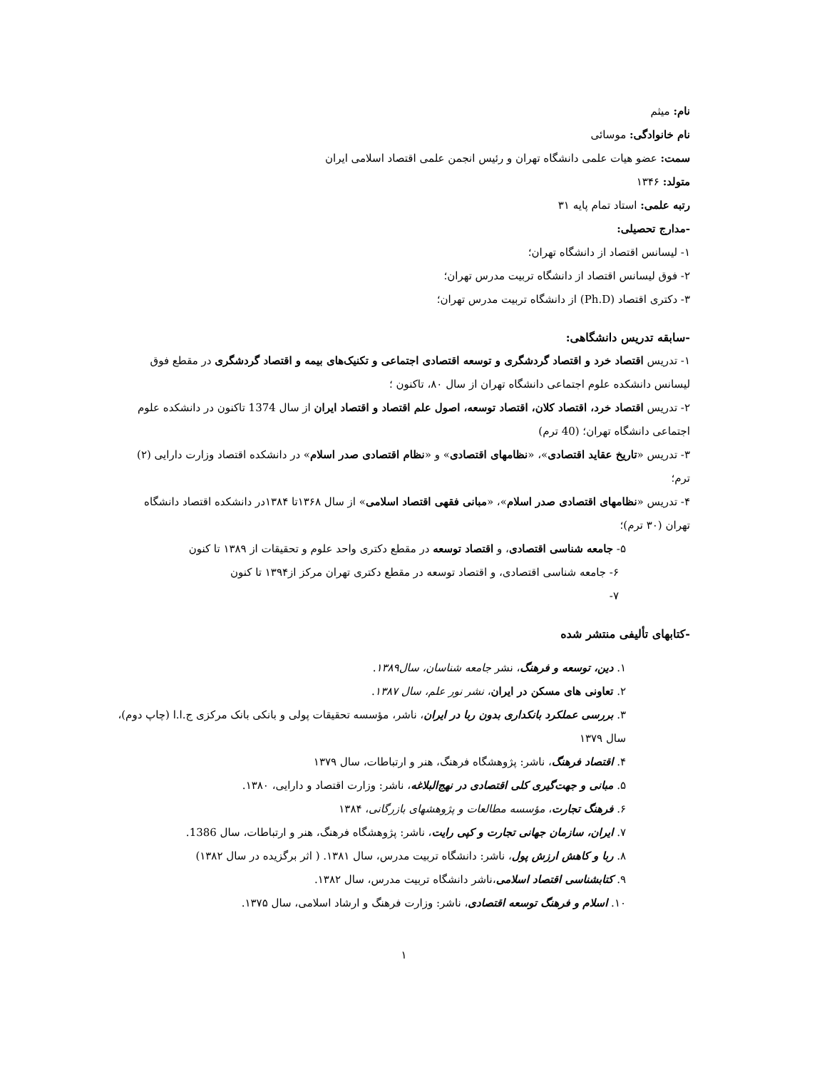نام: میثم
نام خانوادگی: موسائی
سمت: عضو هیات علمی دانشگاه تهران و رئیس انجمن علمی اقتصاد اسلامی ایران
متولد: ۱۳۴۶
رتبه علمی: استاد تمام پایه ۳۱
-مدارج تحصیلی:
۱- لیسانس اقتصاد از دانشگاه تهران؛
۲- فوق لیسانس اقتصاد از دانشگاه تربیت مدرس تهران؛
۳- دکتری اقتصاد (Ph.D) از دانشگاه تربیت مدرس تهران؛
-سابقه تدریس دانشگاهی:
۱- تدریس اقتصاد خرد و اقتصاد گردشگری و توسعه اقتصادی اجتماعی و تکنیک‌های بیمه و اقتصاد گردشگری در مقطع فوق لیسانس دانشکده علوم اجتماعی دانشگاه تهران از سال ۸۰، تاکنون ؛
۲- تدریس اقتصاد خرد، اقتصاد کلان، اقتصاد توسعه، اصول علم اقتصاد و اقتصاد ایران از سال 1374 تاکنون در دانشکده علوم اجتماعی دانشگاه تهران؛ (40 ترم)
۳- تدریس «تاریخ عقاید اقتصادی»، «نظامهای اقتصادی» و «نظام اقتصادی صدر اسلام» در دانشکده اقتصاد وزارت دارایی (۲) ترم؛
۴- تدریس «نظامهای اقتصادی صدر اسلام»، «مبانی فقهی اقتصاد اسلامی» از سال ۱۳۶۸تا ۱۳۸۴در دانشکده اقتصاد دانشگاه تهران (۳۰ ترم)؛
۵- جامعه شناسی اقتصادی، و اقتصاد توسعه در مقطع دکتری واحد علوم و تحقیقات از ۱۳۸۹ تا کنون
۶- جامعه شناسی اقتصادی، و اقتصاد توسعه در مقطع دکتری تهران مرکز از۱۳۹۴ تا کنون
۷-
-کتابهای تألیفی منتشر شده
۱. دین، توسعه و فرهنگ، نشر جامعه شناسان، سال۱۳۸۹.
۲. تعاونی های مسکن در ایران، نشر نور علم، سال ۱۳۸۷.
۳. بررسی عملکرد بانکداری بدون ربا در ایران، ناشر، مؤسسه تحقیقات پولی و بانکی بانک مرکزی ج.ا.ا (چاپ دوم)، سال ۱۳۷۹
۴. اقتصاد فرهنگ، ناشر: پژوهشگاه فرهنگ، هنر و ارتباطات، سال ۱۳۷۹
۵. مبانی و جهت‌گیری کلی اقتصادی در نهج‌البلاغه، ناشر: وزارت اقتصاد و دارایی، ۱۳۸۰.
۶. فرهنگ تجارت، مؤسسه مطالعات و پژوهشهای بازرگانی، ۱۳۸۴
۷. ایران، سازمان جهانی تجارت و کپی رایت، ناشر: پژوهشگاه فرهنگ، هنر و ارتباطات، سال 1386.
۸. ربا و کاهش ارزش پول، ناشر: دانشگاه تربیت مدرس، سال ۱۳۸۱. ( اثر برگزیده در سال ۱۳۸۲)
۹. کتابشناسی اقتصاد اسلامی،ناشر دانشگاه تربیت مدرس، سال ۱۳۸۲.
۱۰. اسلام و فرهنگ توسعه اقتصادی، ناشر: وزارت فرهنگ و ارشاد اسلامی، سال ۱۳۷۵.
۱